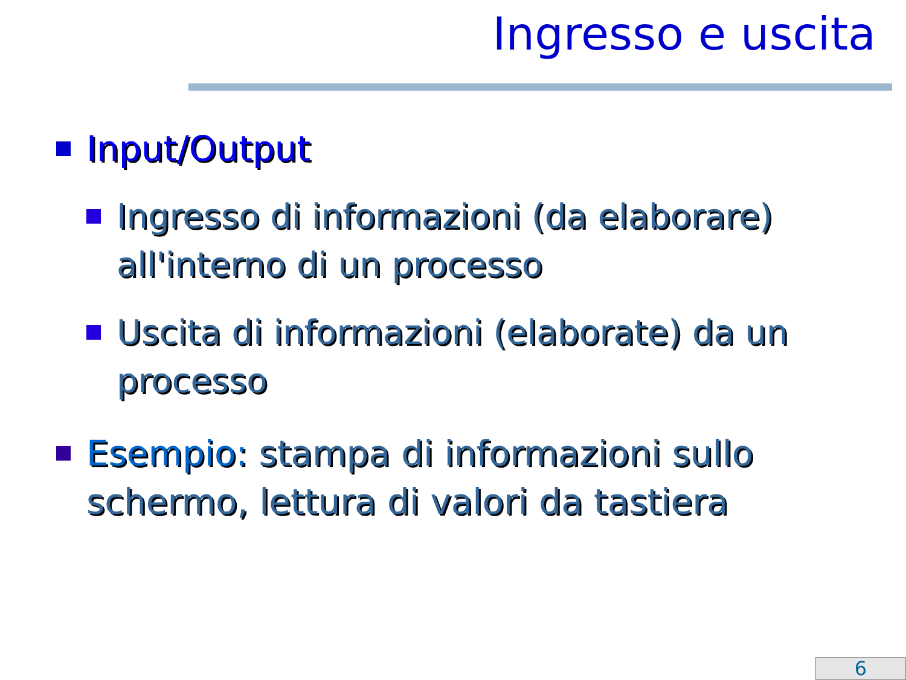Ingresso e uscita
Input/Output
Ingresso di informazioni (da elaborare) all'interno di un processo
Uscita di informazioni (elaborate) da un processo
Esempio: stampa di informazioni sullo schermo, lettura di valori da tastiera
6